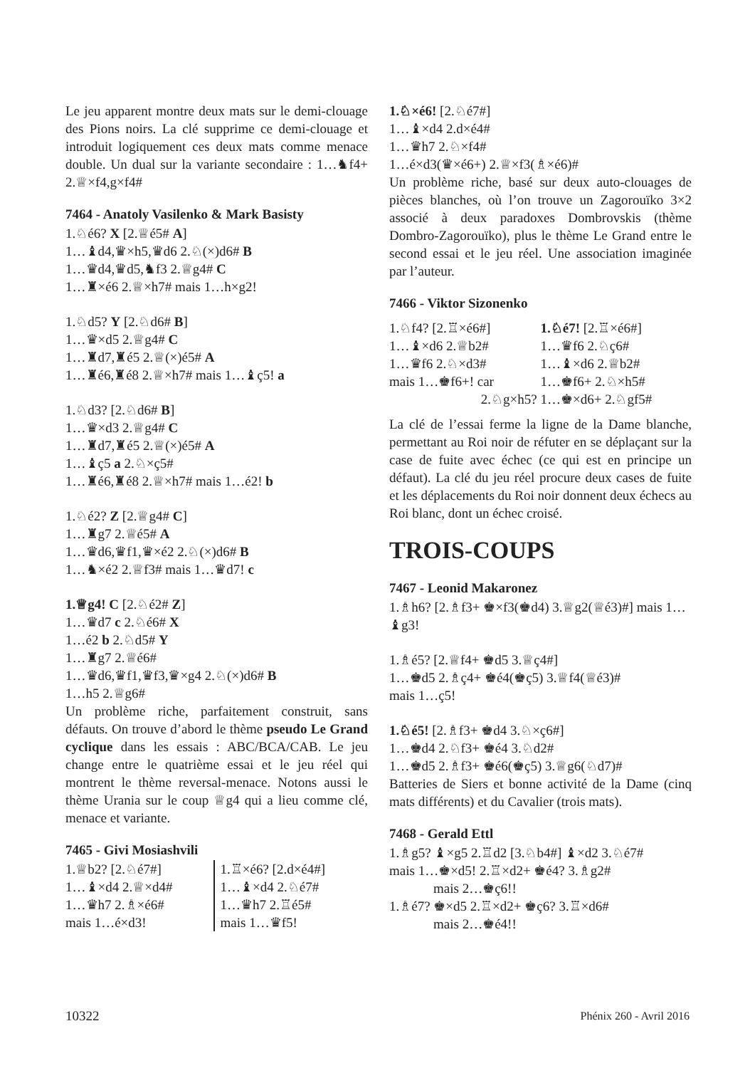Le jeu apparent montre deux mats sur le demi-clouage des Pions noirs. La clé supprime ce demi-clouage et introduit logiquement ces deux mats comme menace double. Un dual sur la variante secondaire : 1…♞f4+ 2.♕×f4,g×f4#
7464 - Anatoly Vasilenko & Mark Basisty
1.♘é6? X [2.♕é5# A]
1…♝d4,♛×h5,♛d6 2.♘(×)d6# B
1…♛d4,♛d5,♞f3 2.♕g4# C
1…♜×é6 2.♕×h7# mais 1…h×g2!
1.♘d5? Y [2.♘d6# B]
1…♛×d5 2.♕g4# C
1…♜d7,♜é5 2.♕(×)é5# A
1…♜é6,♜é8 2.♕×h7# mais 1…♝ç5! a
1.♘d3? [2.♘d6# B]
1…♛×d3 2.♕g4# C
1…♜d7,♜é5 2.♕(×)é5# A
1…♝ç5 a 2.♘×ç5#
1…♜é6,♜é8 2.♕×h7# mais 1…é2! b
1.♘é2? Z [2.♕g4# C]
1…♜g7 2.♕é5# A
1…♛d6,♛f1,♛×é2 2.♘(×)d6# B
1…♞×é2 2.♕f3# mais 1…♛d7! c
1.♕g4! C [2.♘é2# Z]
1…♛d7 c 2.♘é6# X
1…é2 b 2.♘d5# Y
1…♜g7 2.♕é6#
1…♛d6,♛f1,♛f3,♛×g4 2.♘(×)d6# B
1…h5 2.♕g6#
Un problème riche, parfaitement construit, sans défauts. On trouve d’abord le thème pseudo Le Grand cyclique dans les essais : ABC/BCA/CAB. Le jeu change entre le quatrième essai et le jeu réel qui montrent le thème reversal-menace. Notons aussi le thème Urania sur le coup ♕g4 qui a lieu comme clé, menace et variante.
7465 - Givi Mosiashvili
1.♕b2? [2.♘é7#]
1…♝×d4 2.♕×d4#
1…♛h7 2.♗×é6#
mais 1…é×d3!
1.♖×é6? [2.d×é4#]
1…♝×d4 2.♘é7#
1…♛h7 2.♖é5#
mais 1…♛f5!
1.♘×é6! [2.♘é7#]
1…♝×d4 2.d×é4#
1…♛h7 2.♘×f4#
1…é×d3(♛×é6+) 2.♕×f3(♗×é6)#
Un problème riche, basé sur deux auto-clouages de pièces blanches, où l’on trouve un Zagorouïko 3×2 associé à deux paradoxes Dombrovskis (thème Dombro-Zagorouïko), plus le thème Le Grand entre le second essai et le jeu réel. Une association imaginée par l’auteur.
7466 - Viktor Sizonenko
1.♘f4? [2.♖×é6#]
1…♝×d6 2.♕b2#
1…♛f6 2.♘×d3#
mais 1…♚f6+! car
2.♘g×h5?
1.♘é7! [2.♖×é6#]
1…♛f6 2.♘ç6#
1…♝×d6 2.♕b2#
1…♚f6+ 2.♘×h5#
1…♚×d6+ 2.♘gf5#
La clé de l’essai ferme la ligne de la Dame blanche, permettant au Roi noir de réfuter en se déplaçant sur la case de fuite avec échec (ce qui est en principe un défaut). La clé du jeu réel procure deux cases de fuite et les déplacements du Roi noir donnent deux échecs au Roi blanc, dont un échec croisé.
TROIS-COUPS
7467 - Leonid Makaronez
1.♗h6? [2.♗f3+ ♚×f3(♚d4) 3.♕g2(♕é3)#] mais 1…♝g3!
1.♗é5? [2.♕f4+ ♚d5 3.♕ç4#]
1…♚d5 2.♗ç4+ ♚é4(♚ç5) 3.♕f4(♕é3)#
mais 1…ç5!
1.♘é5! [2.♗f3+ ♚d4 3.♘×ç6#]
1…♚d4 2.♘f3+ ♚é4 3.♘d2#
1…♚d5 2.♗f3+ ♚é6(♚ç5) 3.♕g6(♘d7)#
Batteries de Siers et bonne activité de la Dame (cinq mats différents) et du Cavalier (trois mats).
7468 - Gerald Ettl
1.♗g5? ♝×g5 2.♖d2 [3.♘b4#] ♝×d2 3.♘é7#
mais 1…♚×d5! 2.♖×d2+ ♚é4? 3.♗g2#
mais 2…♚ç6!!
1.♗é7? ♚×d5 2.♖×d2+ ♚ç6? 3.♖×d6#
mais 2…♚é4!!
10322 Phénix 260 - Avril 2016